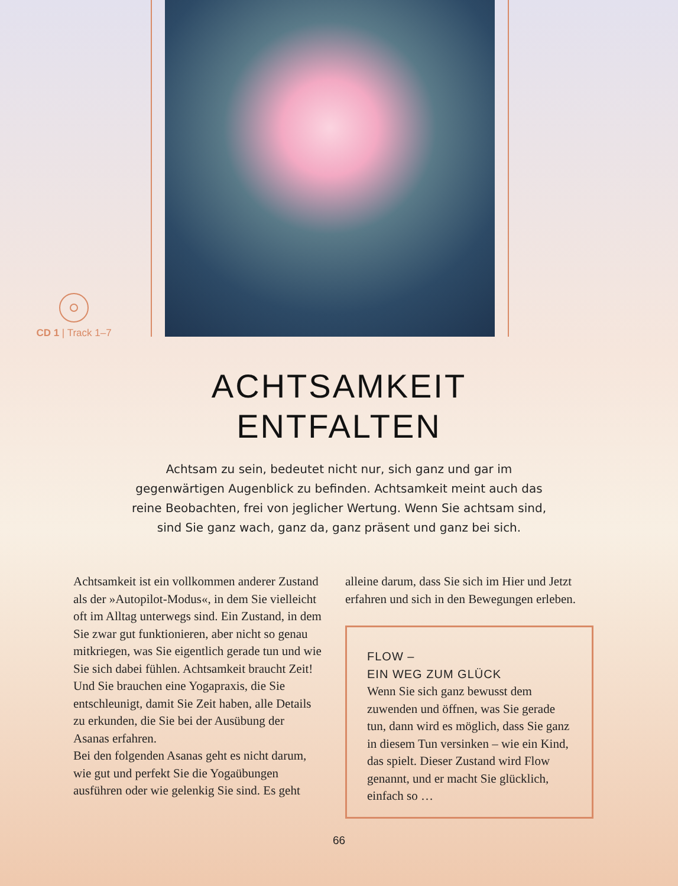CD 1 | Track 1–7
ACHTSAMKEIT
ENTFALTEN
Achtsam zu sein, bedeutet nicht nur, sich ganz und gar im gegenwärtigen Augenblick zu befinden. Achtsamkeit meint auch das reine Beobachten, frei von jeglicher Wertung. Wenn Sie achtsam sind, sind Sie ganz wach, ganz da, ganz präsent und ganz bei sich.
Achtsamkeit ist ein vollkommen anderer Zustand als der »Autopilot-Modus«, in dem Sie vielleicht oft im Alltag unterwegs sind. Ein Zustand, in dem Sie zwar gut funktionieren, aber nicht so genau mitkriegen, was Sie eigentlich gerade tun und wie Sie sich dabei fühlen. Achtsamkeit braucht Zeit! Und Sie brauchen eine Yogapraxis, die Sie entschleunigt, damit Sie Zeit haben, alle Details zu erkunden, die Sie bei der Ausübung der Asanas erfahren.
Bei den folgenden Asanas geht es nicht darum, wie gut und perfekt Sie die Yogaübungen ausführen oder wie gelenkig Sie sind. Es geht
alleine darum, dass Sie sich im Hier und Jetzt erfahren und sich in den Bewegungen erleben.
FLOW –
EIN WEG ZUM GLÜCK
Wenn Sie sich ganz bewusst dem zuwenden und öffnen, was Sie gerade tun, dann wird es möglich, dass Sie ganz in diesem Tun versinken – wie ein Kind, das spielt. Dieser Zustand wird Flow genannt, und er macht Sie glücklich, einfach so …
66